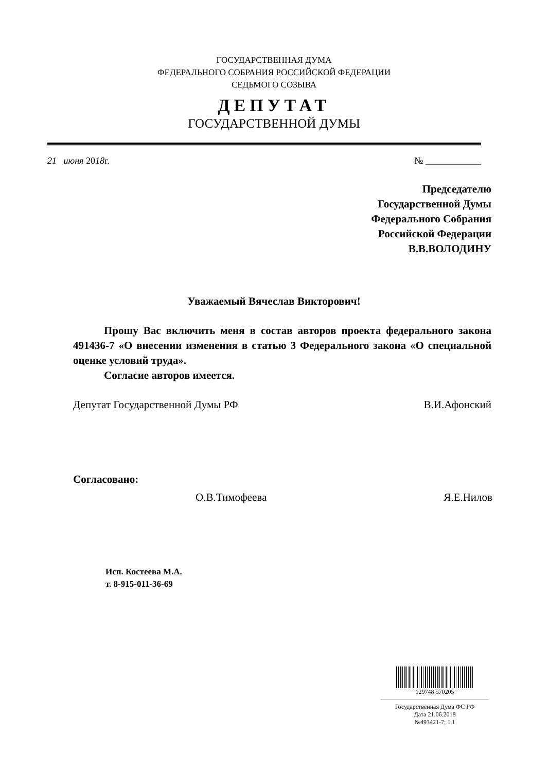ГОСУДАРСТВЕННАЯ ДУМА
ФЕДЕРАЛЬНОГО СОБРАНИЯ РОССИЙСКОЙ ФЕДЕРАЦИИ
СЕДЬМОГО СОЗЫВА
ДЕПУТАТ
ГОСУДАРСТВЕННОЙ ДУМЫ
21 июня 2018г. № ____________
Председателю
Государственной Думы
Федерального Собрания
Российской Федерации
В.В.ВОЛОДИНУ
Уважаемый Вячеслав Викторович!
Прошу Вас включить меня в состав авторов проекта федерального закона 491436-7 «О внесении изменения в статью 3 Федерального закона «О специальной оценке условий труда».
Согласие авторов имеется.
Депутат Государственной Думы РФ В.И.Афонский
Согласовано:
О.В.Тимофеева Я.Е.Нилов
Исп. Костеева М.А.
т. 8-915-011-36-69
129748 570205
Государственная Дума ФС РФ
Дата 21.06.2018
№493421-7; 1.1